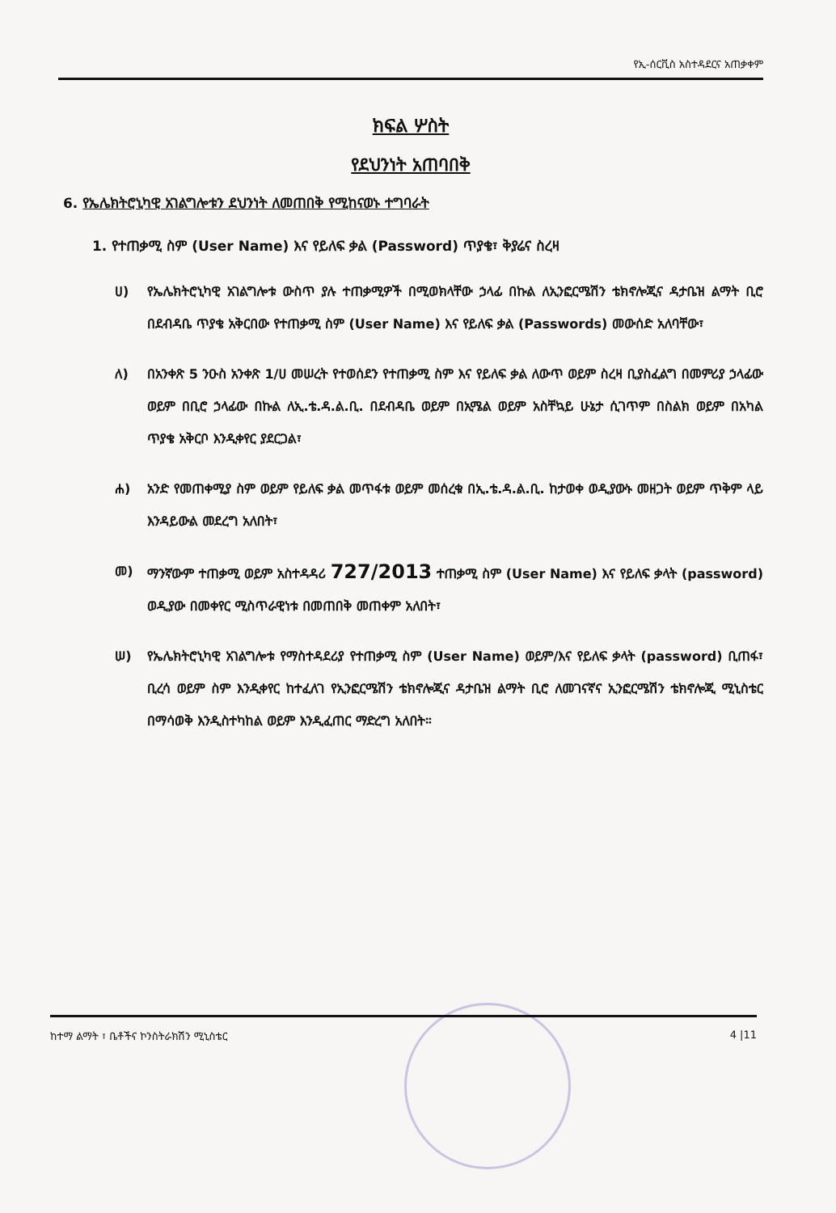የኢ-ሰርቪስ አስተዳደርና አጠቃቀም
ክፍል ሦስት
የደህንነት አጠባበቅ
6. የኤሌክትሮኒካዊ አገልግሎቱን ደህንነት ለመጠበቅ የሚከናወኑ ተግባራት
1. የተጠቃሚ ስም (User Name) እና የይለፍ ቃል (Password) ጥያቄ፣ ቅያሬና ስረዛ
ሀ) የኤሌክትሮኒካዊ አገልግሎቱ ውስጥ ያሉ ተጠቃሚዎች በሚወክላቸው ኃላፊ በኩል ለኢንፎርሜሽን ቴክኖሎጂና ዳታቤዝ ልማት ቢሮ በደብዳቤ ጥያቄ አቅርበው የተጠቃሚ ስም (User Name) እና የይለፍ ቃል (Passwords) መውሰድ አለባቸው፣
ለ) በአንቀጽ 5 ንዑስ አንቀጽ 1/ሀ መሠረት የተወሰደን የተጠቃሚ ስም እና የይለፍ ቃል ለውጥ ወይም ስረዛ ቢያስፈልግ በመምሪያ ኃላፊው ወይም በቢሮ ኃላፊው በኩል ለኢ.ቴ.ዳ.ል.ቢ. በደብዳቤ ወይም በኢሜል ወይም አስቸኳይ ሁኔታ ሲገጥም በስልክ ወይም በአካል ጥያቄ አቅርቦ እንዲቀየር ያደርጋል፣
ሐ) አንድ የመጠቀሚያ ስም ወይም የይለፍ ቃል መጥፋቱ ወይም መሰረቁ በኢ.ቴ.ዳ.ል.ቢ. ከታወቀ ወዲያውኑ መዘጋት ወይም ጥቅም ላይ እንዳይውል መደረግ አለበት፣
መ) ማንኛውም ተጠቃሚ ወይም አስተዳዳሪ 727/2013 ተጠቃሚ ስም (User Name) እና የይለፍ ቃላት (password) ወዲያው በመቀየር ሚስጥራዊነቱ በመጠበቅ መጠቀም አለበት፣
ሠ) የኤሌክትሮኒካዊ አገልግሎቱ የማስተዳደሪያ የተጠቃሚ ስም (User Name) ወይም/እና የይለፍ ቃላት (password) ቢጠፋ፣ ቢረሳ ወይም ስም እንዲቀየር ከተፈለገ የኢንፎርሜሽን ቴክኖሎጂና ዳታቤዝ ልማት ቢሮ ለመገናኛና ኢንፎርሜሽን ቴክኖሎጂ ሚኒስቴር በማሳወቅ እንዲስተካከል ወይም እንዲፈጠር ማድረግ አለበት።
ከተማ ልማት ፣ ቤቶችና ኮንስትራክሽን ሚኒስቴር 4 |11